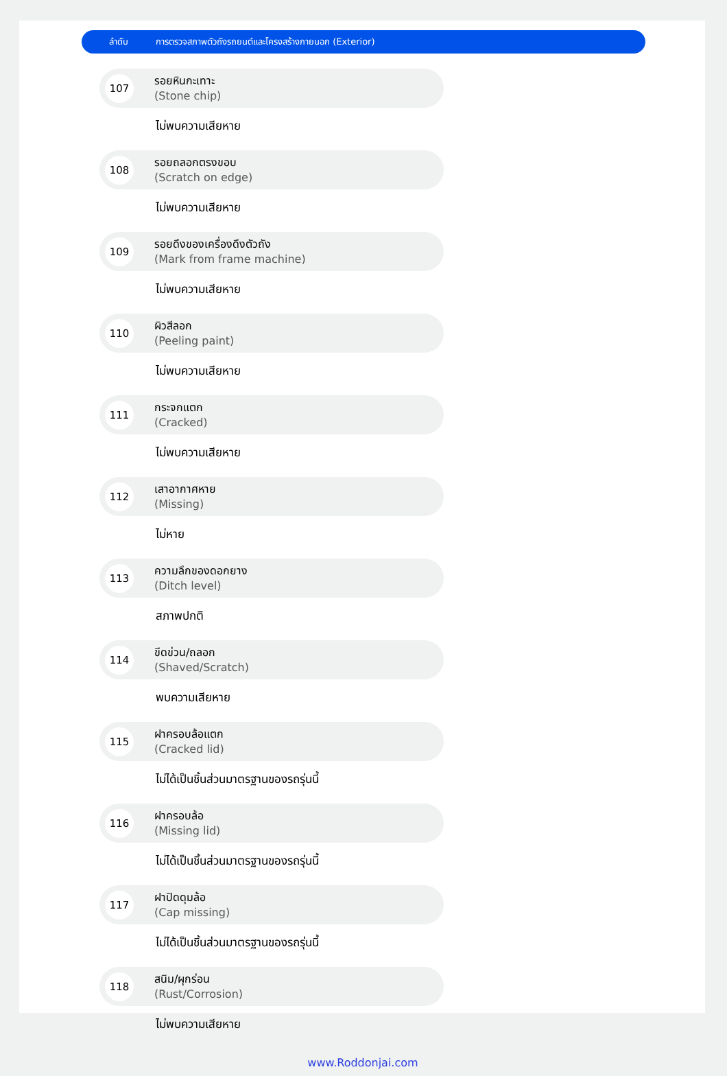ลำดับ
การตรวจสภาพตัวถังรถยนต์และโครงสร้างภายนอก (Exterior)
107
รอยหินกะเทาะ
(Stone chip)
ไม่พบความเสียหาย
108
รอยถลอกตรงขอบ
(Scratch on edge)
ไม่พบความเสียหาย
109
รอยดึงของเครื่องดึงตัวถัง
(Mark from frame machine)
ไม่พบความเสียหาย
110
ผิวสีลอก
(Peeling paint)
ไม่พบความเสียหาย
111
กระจกแตก
(Cracked)
ไม่พบความเสียหาย
112
เสาอากาศหาย
(Missing)
ไม่หาย
113
ความลึกของดอกยาง
(Ditch level)
สภาพปกติ
114
ขีดข่วน/ถลอก
(Shaved/Scratch)
พบความเสียหาย
115
ฝาครอบล้อแตก
(Cracked lid)
ไม่ได้เป็นชิ้นส่วนมาตรฐานของรถรุ่นนี้
116
ฝาครอบล้อ
(Missing lid)
ไม่ได้เป็นชิ้นส่วนมาตรฐานของรถรุ่นนี้
117
ฝาปิดดุมล้อ
(Cap missing)
ไม่ได้เป็นชิ้นส่วนมาตรฐานของรถรุ่นนี้
118
สนิม/ผุกร่อน
(Rust/Corrosion)
ไม่พบความเสียหาย
www.Roddonjai.com